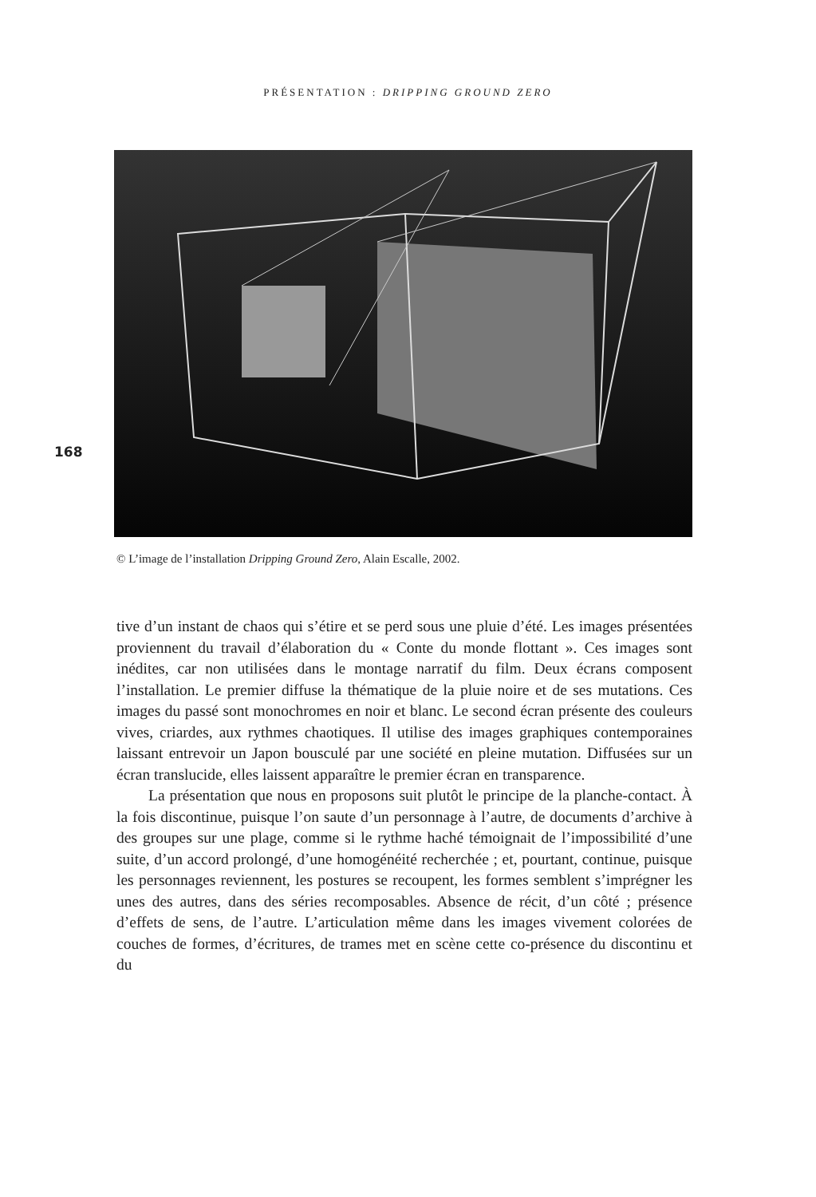PRÉSENTATION : DRIPPING GROUND ZERO
168
© L’image de l’installation Dripping Ground Zero, Alain Escalle, 2002.
tive d’un instant de chaos qui s’étire et se perd sous une pluie d’été. Les images présentées proviennent du travail d’élaboration du « Conte du monde flottant ». Ces images sont inédites, car non utilisées dans le montage narratif du film. Deux écrans composent l’installation. Le premier diffuse la thématique de la pluie noire et de ses mutations. Ces images du passé sont monochromes en noir et blanc. Le second écran présente des couleurs vives, criardes, aux rythmes chaotiques. Il utilise des images graphiques contemporaines laissant entrevoir un Japon bousculé par une société en pleine mutation. Diffusées sur un écran translucide, elles laissent apparaître le premier écran en transparence.
La présentation que nous en proposons suit plutôt le principe de la planche-contact. À la fois discontinue, puisque l’on saute d’un personnage à l’autre, de documents d’archive à des groupes sur une plage, comme si le rythme haché témoignait de l’impossibilité d’une suite, d’un accord prolongé, d’une homogénéité recherchée ; et, pourtant, continue, puisque les personnages reviennent, les postures se recoupent, les formes semblent s’imprégner les unes des autres, dans des séries recomposables. Absence de récit, d’un côté ; présence d’effets de sens, de l’autre. L’articulation même dans les images vivement colorées de couches de formes, d’écritures, de trames met en scène cette co-présence du discontinu et du